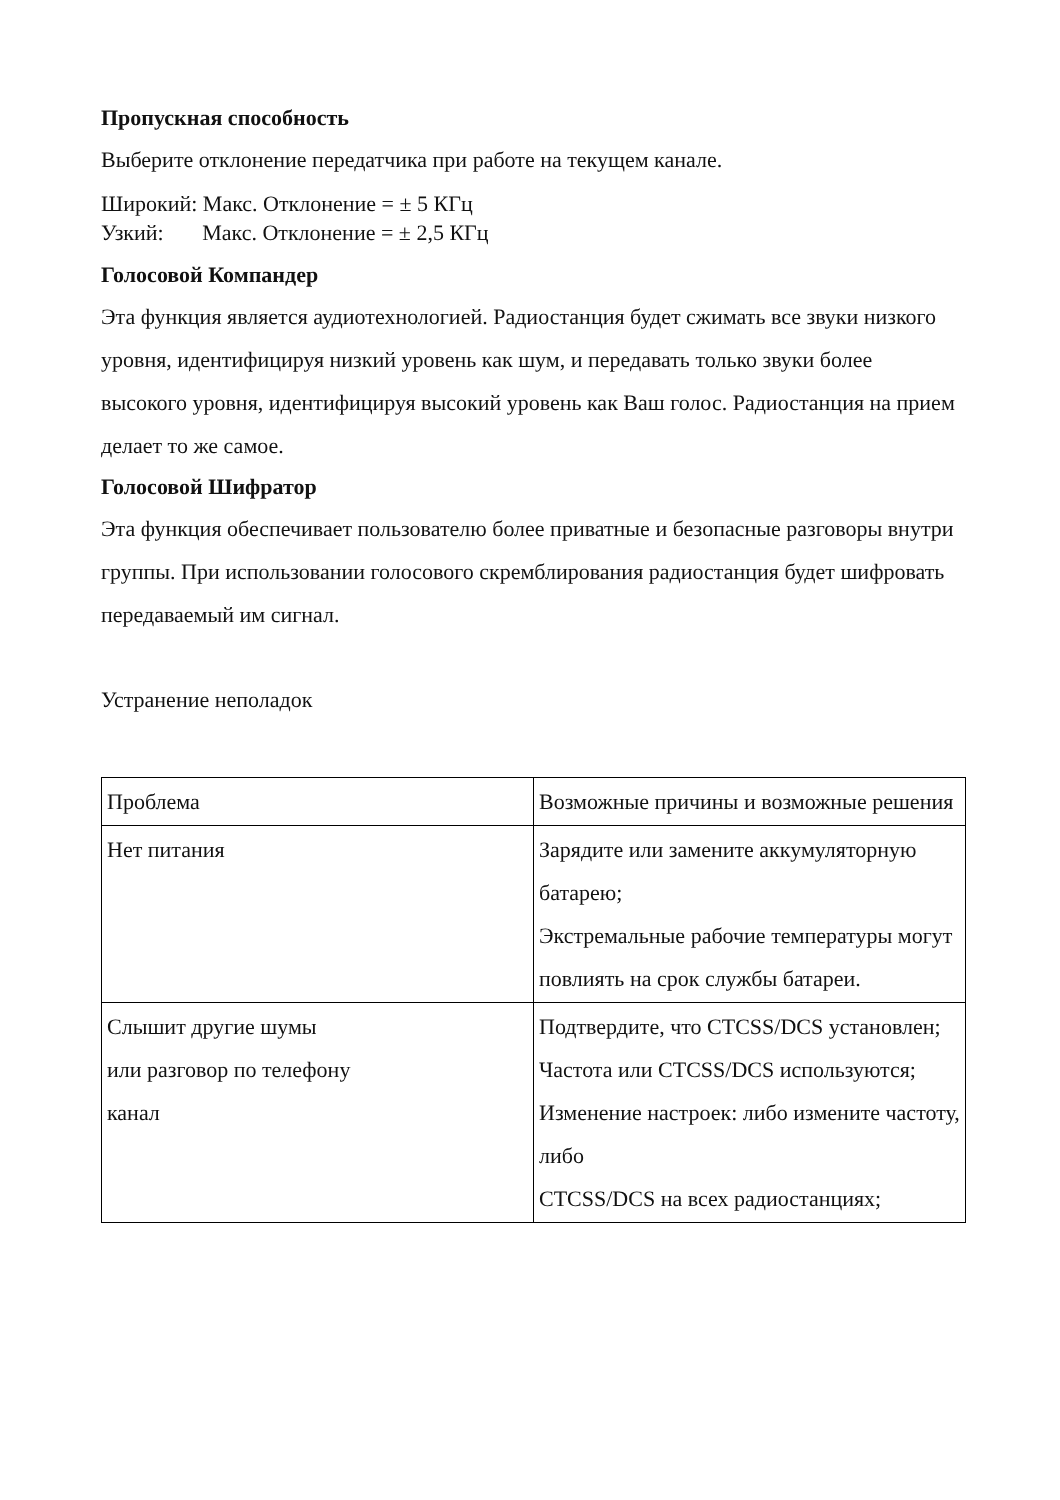Пропускная способность
Выберите отклонение передатчика при работе на текущем канале.
Широкий: Макс. Отклонение = ± 5 КГц
Узкий: Макс. Отклонение = ± 2,5 КГц
Голосовой Компандер
Эта функция является аудиотехнологией. Радиостанция будет сжимать все звуки низкого уровня, идентифицируя низкий уровень как шум, и передавать только звуки более высокого уровня, идентифицируя высокий уровень как Ваш голос. Радиостанция на прием делает то же самое.
Голосовой Шифратор
Эта функция обеспечивает пользователю более приватные и безопасные разговоры внутри группы. При использовании голосового скремблирования радиостанция будет шифровать передаваемый им сигнал.
Устранение неполадок
| Проблема | Возможные причины и возможные решения |
| Нет питания | Зарядите или замените аккумуляторную батарею; Экстремальные рабочие температуры могут повлиять на срок службы батареи. |
| Слышит другие шумы или разговор по телефону канал | Подтвердите, что CTCSS/DCS установлен; Частота или CTCSS/DCS используются; Изменение настроек: либо измените частоту, либо CTCSS/DCS на всех радиостанциях; |